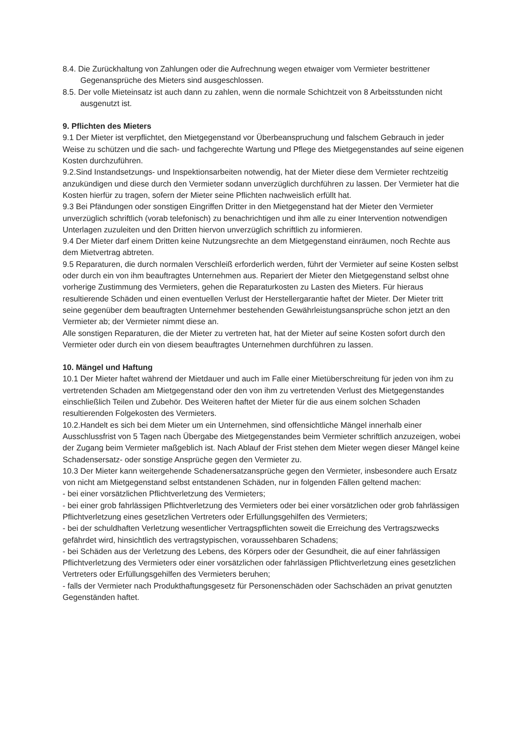8.4. Die Zurückhaltung von Zahlungen oder die Aufrechnung wegen etwaiger vom Vermieter bestrittener Gegenansprüche des Mieters sind ausgeschlossen.
8.5. Der volle Mieteinsatz ist auch dann zu zahlen, wenn die normale Schichtzeit von 8 Arbeitsstunden nicht ausgenutzt ist.
9. Pflichten des Mieters
9.1 Der Mieter ist verpflichtet, den Mietgegenstand vor Überbeanspruchung und falschem Gebrauch in jeder Weise zu schützen und die sach- und fachgerechte Wartung und Pflege des Mietgegenstandes auf seine eigenen Kosten durchzuführen.
9.2.Sind Instandsetzungs- und Inspektionsarbeiten notwendig, hat der Mieter diese dem Vermieter rechtzeitig anzukündigen und diese durch den Vermieter sodann unverzüglich durchführen zu lassen. Der Vermieter hat die Kosten hierfür zu tragen, sofern der Mieter seine Pflichten nachweislich erfüllt hat.
9.3 Bei Pfändungen oder sonstigen Eingriffen Dritter in den Mietgegenstand hat der Mieter den Vermieter unverzüglich schriftlich (vorab telefonisch) zu benachrichtigen und ihm alle zu einer Intervention notwendigen Unterlagen zuzuleiten und den Dritten hiervon unverzüglich schriftlich zu informieren.
9.4 Der Mieter darf einem Dritten keine Nutzungsrechte an dem Mietgegenstand einräumen, noch Rechte aus dem Mietvertrag abtreten.
9.5 Reparaturen, die durch normalen Verschleiß erforderlich werden, führt der Vermieter auf seine Kosten selbst oder durch ein von ihm beauftragtes Unternehmen aus. Repariert der Mieter den Mietgegenstand selbst ohne vorherige Zustimmung des Vermieters, gehen die Reparaturkosten zu Lasten des Mieters. Für hieraus resultierende Schäden und einen eventuellen Verlust der Herstellergarantie haftet der Mieter. Der Mieter tritt seine gegenüber dem beauftragten Unternehmer bestehenden Gewährleistungsansprüche schon jetzt an den Vermieter ab; der Vermieter nimmt diese an.
Alle sonstigen Reparaturen, die der Mieter zu vertreten hat, hat der Mieter auf seine Kosten sofort durch den Vermieter oder durch ein von diesem beauftragtes Unternehmen durchführen zu lassen.
10. Mängel und Haftung
10.1 Der Mieter haftet während der Mietdauer und auch im Falle einer Mietüberschreitung für jeden von ihm zu vertretenden Schaden am Mietgegenstand oder den von ihm zu vertretenden Verlust des Mietgegenstandes einschließlich Teilen und Zubehör. Des Weiteren haftet der Mieter für die aus einem solchen Schaden resultierenden Folgekosten des Vermieters.
10.2.Handelt es sich bei dem Mieter um ein Unternehmen, sind offensichtliche Mängel innerhalb einer Ausschlussfrist von 5 Tagen nach Übergabe des Mietgegenstandes beim Vermieter schriftlich anzuzeigen, wobei der Zugang beim Vermieter maßgeblich ist. Nach Ablauf der Frist stehen dem Mieter wegen dieser Mängel keine Schadensersatz- oder sonstige Ansprüche gegen den Vermieter zu.
10.3 Der Mieter kann weitergehende Schadenersatzansprüche gegen den Vermieter, insbesondere auch Ersatz von nicht am Mietgegenstand selbst entstandenen Schäden, nur in folgenden Fällen geltend machen:
- bei einer vorsätzlichen Pflichtverletzung des Vermieters;
- bei einer grob fahrlässigen Pflichtverletzung des Vermieters oder bei einer vorsätzlichen oder grob fahrlässigen Pflichtverletzung eines gesetzlichen Vertreters oder Erfüllungsgehilfen des Vermieters;
- bei der schuldhaften Verletzung wesentlicher Vertragspflichten soweit die Erreichung des Vertragszwecks gefährdet wird, hinsichtlich des vertragstypischen, voraussehbaren Schadens;
- bei Schäden aus der Verletzung des Lebens, des Körpers oder der Gesundheit, die auf einer fahrlässigen Pflichtverletzung des Vermieters oder einer vorsätzlichen oder fahrlässigen Pflichtverletzung eines gesetzlichen Vertreters oder Erfüllungsgehilfen des Vermieters beruhen;
- falls der Vermieter nach Produkthaftungsgesetz für Personenschäden oder Sachschäden an privat genutzten Gegenständen haftet.